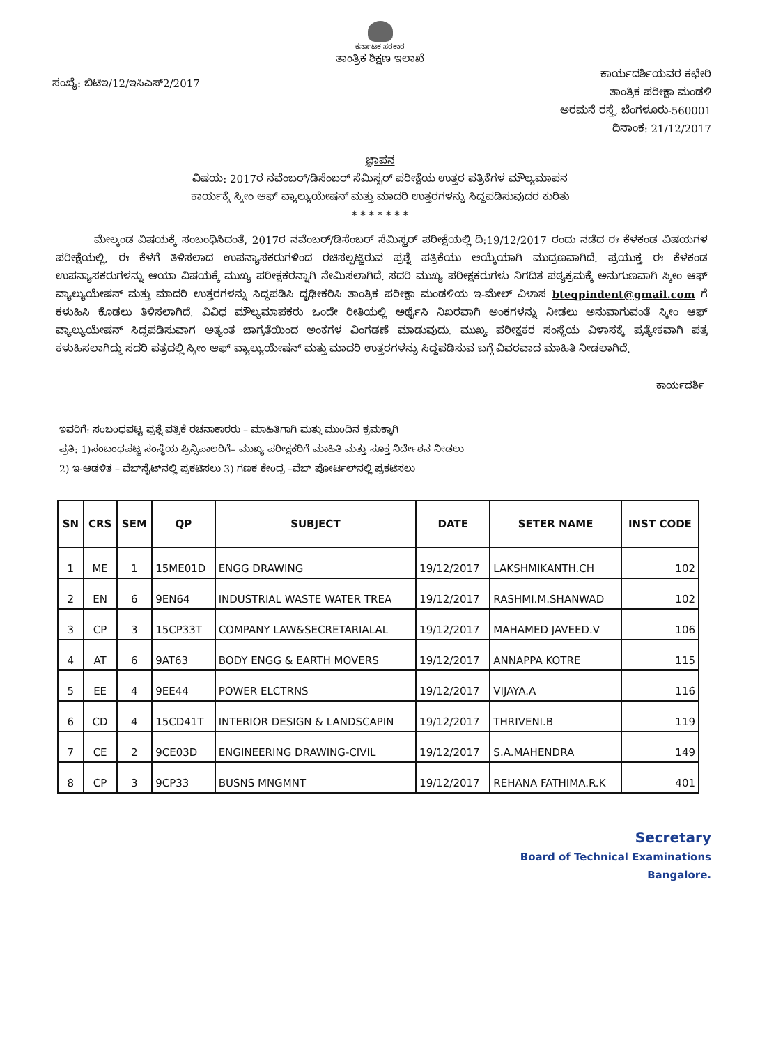ಕರ್ನಾಟಕ ಸರಕಾರ
ತಾಂತ್ರಿಕ ಶಿಕ್ಷಣ ಇಲಾಖೆ
ಸಂಖ್ಯೆ: ಬಿಟಿಇ/12/ಇಸಿಎಸ್2/2017
ಕಾರ್ಯದರ್ಶಿಯವರ ಕಛೇರಿ
ತಾಂತ್ರಿಕ ಪರೀಕ್ಷಾ ಮಂಡಳಿ
ಅರಮನೆ ರಸ್ತೆ, ಬೆಂಗಳೂರು-560001
ದಿನಾಂಕ: 21/12/2017
ಜ್ಞಾಪನ
ವಿಷಯ: 2017ರ ನವೆಂಬರ್/ಡಿಸೆಂಬರ್ ಸೆಮಿಸ್ಟರ್ ಪರೀಕ್ಷೆಯ ಉತ್ತರ ಪತ್ರಿಕೆಗಳ ಮೌಲ್ಯಮಾಪನ
ಕಾರ್ಯಕ್ಕೆ ಸ್ಕೀಂ ಆಫ್ ವ್ಯಾಲ್ಯುಯೇಷನ್ ಮತ್ತು ಮಾದರಿ ಉತ್ತರಗಳನ್ನು ಸಿದ್ಧಪಡಿಸುವುದರ ಕುರಿತು
* * * * * * *
ಮೇಲ್ಕಂಡ ವಿಷಯಕ್ಕೆ ಸಂಬಂಧಿಸಿದಂತೆ, 2017ರ ನವೆಂಬರ್/ಡಿಸೆಂಬರ್ ಸೆಮಿಸ್ಟರ್ ಪರೀಕ್ಷೆಯಲ್ಲಿ ದಿ:19/12/2017 ರಂದು ನಡೆದ ಈ ಕೆಳಕಂಡ ವಿಷಯಗಳ ಪರೀಕ್ಷೆಯಲ್ಲಿ, ಈ ಕೆಳಗೆ ತಿಳಿಸಲಾದ ಉಪನ್ಯಾಸಕರುಗಳಿಂದ ರಚಿಸಲ್ಪಟ್ಟಿರುವ ಪ್ರಶ್ನೆ ಪತ್ರಿಕೆಯು ಆಯ್ಕೆಯಾಗಿ ಮುದ್ರಣವಾಗಿದೆ. ಪ್ರಯುಕ್ತ ಈ ಕೆಳಕಂಡ ಉಪನ್ಯಾಸಕರುಗಳನ್ನು ಆಯಾ ವಿಷಯಕ್ಕೆ ಮುಖ್ಯ ಪರೀಕ್ಷಕರನ್ನಾಗಿ ನೇಮಿಸಲಾಗಿದೆ. ಸದರಿ ಮುಖ್ಯ ಪರೀಕ್ಷಕರುಗಳು ನಿಗದಿತ ಪಠ್ಯಕ್ರಮಕ್ಕೆ ಅನುಗುಣವಾಗಿ ಸ್ಕೀಂ ಆಫ್ ವ್ಯಾಲ್ಯುಯೇಷನ್ ಮತ್ತು ಮಾದರಿ ಉತ್ತರಗಳನ್ನು ಸಿದ್ಧಪಡಿಸಿ ದೃಢೀಕರಿಸಿ ತಾಂತ್ರಿಕ ಪರೀಕ್ಷಾ ಮಂಡಳಿಯ ಇ-ಮೇಲ್ ವಿಳಾಸ bteqpindent@gmail.com ಗೆ ಕಳುಹಿಸಿ ಕೊಡಲು ತಿಳಿಸಲಾಗಿದೆ. ವಿವಿಧ ಮೌಲ್ಯಮಾಪಕರು ಒಂದೇ ರೀತಿಯಲ್ಲಿ ಅರ್ಥೈಸಿ ನಿಖರವಾಗಿ ಅಂಕಗಳನ್ನು ನೀಡಲು ಅನುವಾಗುವಂತೆ ಸ್ಕೀಂ ಆಫ್ ವ್ಯಾಲ್ಯುಯೇಷನ್ ಸಿದ್ಧಪಡಿಸುವಾಗ ಅತ್ಯಂತ ಜಾಗ್ರತೆಯಿಂದ ಅಂಕಗಳ ವಿಂಗಡಣೆ ಮಾಡುವುದು. ಮುಖ್ಯ ಪರೀಕ್ಷಕರ ಸಂಸ್ಥೆಯ ವಿಳಾಸಕ್ಕೆ ಪ್ರತ್ಯೇಕವಾಗಿ ಪತ್ರ ಕಳುಹಿಸಲಾಗಿದ್ದು ಸದರಿ ಪತ್ರದಲ್ಲಿ ಸ್ಕೀಂ ಆಫ್ ವ್ಯಾಲ್ಯುಯೇಷನ್ ಮತ್ತು ಮಾದರಿ ಉತ್ತರಗಳನ್ನು ಸಿದ್ಧಪಡಿಸುವ ಬಗ್ಗೆ ವಿವರವಾದ ಮಾಹಿತಿ ನೀಡಲಾಗಿದೆ.
ಕಾರ್ಯದರ್ಶಿ
ಇವರಿಗೆ: ಸಂಬಂಧಪಟ್ಟ ಪ್ರಶ್ನೆ ಪತ್ರಿಕೆ ರಚನಾಕಾರರು – ಮಾಹಿತಿಗಾಗಿ ಮತ್ತು ಮುಂದಿನ ಕ್ರಮಕ್ಕಾಗಿ
ಪ್ರತಿ: 1)ಸಂಬಂಧಪಟ್ಟ ಸಂಸ್ಥೆಯ ಪ್ರಿನ್ಸಿಪಾಲರಿಗೆ– ಮುಖ್ಯ ಪರೀಕ್ಷಕರಿಗೆ ಮಾಹಿತಿ ಮತ್ತು ಸೂಕ್ತ ನಿರ್ದೇಶನ ನೀಡಲು
2) ಇ-ಆಡಳಿತ – ವೆಬ್‌ಸೈಟ್‌ನಲ್ಲಿ ಪ್ರಕಟಿಸಲು 3) ಗಣಕ ಕೇಂದ್ರ –ವೆಬ್ ಪೋರ್ಟಲ್‌ನಲ್ಲಿ ಪ್ರಕಟಿಸಲು
| SN | CRS | SEM | QP | SUBJECT | DATE | SETER NAME | INST CODE |
| --- | --- | --- | --- | --- | --- | --- | --- |
| 1 | ME | 1 | 15ME01D | ENGG DRAWING | 19/12/2017 | LAKSHMIKANTH.CH | 102 |
| 2 | EN | 6 | 9EN64 | INDUSTRIAL WASTE WATER TREA | 19/12/2017 | RASHMI.M.SHANWAD | 102 |
| 3 | CP | 3 | 15CP33T | COMPANY LAW&SECRETARIALAL | 19/12/2017 | MAHAMED JAVEED.V | 106 |
| 4 | AT | 6 | 9AT63 | BODY ENGG & EARTH MOVERS | 19/12/2017 | ANNAPPA KOTRE | 115 |
| 5 | EE | 4 | 9EE44 | POWER ELCTRNS | 19/12/2017 | VIJAYA.A | 116 |
| 6 | CD | 4 | 15CD41T | INTERIOR DESIGN & LANDSCAPIN | 19/12/2017 | THRIVENI.B | 119 |
| 7 | CE | 2 | 9CE03D | ENGINEERING DRAWING-CIVIL | 19/12/2017 | S.A.MAHENDRA | 149 |
| 8 | CP | 3 | 9CP33 | BUSNS MNGMNT | 19/12/2017 | REHANA FATHIMA.R.K | 401 |
Secretary
Board of Technical Examinations
Bangalore.